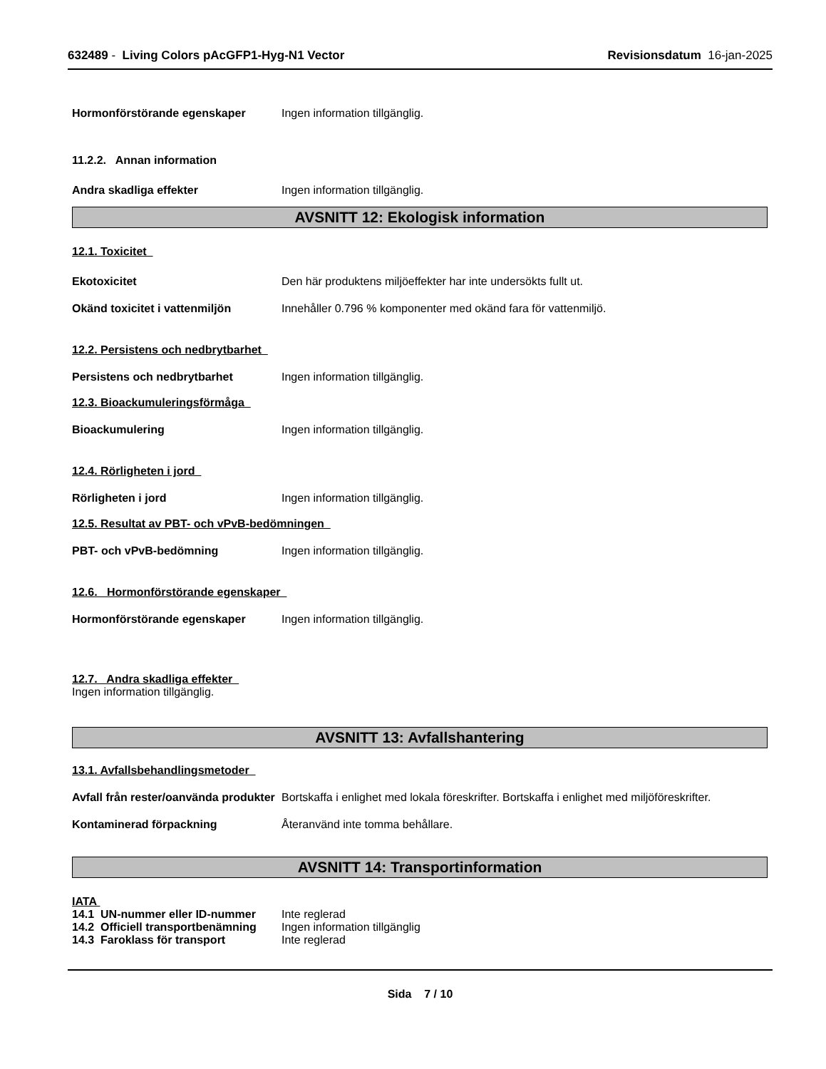632489 - Living Colors pAcGFP1-Hyg-N1 Vector Revisionsdatum 16-jan-2025
Hormonförstörande egenskaper Ingen information tillgänglig.
11.2.2. Annan information
Andra skadliga effekter Ingen information tillgänglig.
AVSNITT 12: Ekologisk information
12.1. Toxicitet
Ekotoxicitet Den här produktens miljöeffekter har inte undersökts fullt ut.
Okänd toxicitet i vattenmiljön Innehåller 0.796 % komponenter med okänd fara för vattenmiljö.
12.2. Persistens och nedbrytbarhet
Persistens och nedbrytbarhet Ingen information tillgänglig.
12.3. Bioackumuleringsförmåga
Bioackumulering Ingen information tillgänglig.
12.4. Rörligheten i jord
Rörligheten i jord Ingen information tillgänglig.
12.5. Resultat av PBT- och vPvB-bedömningen
PBT- och vPvB-bedömning Ingen information tillgänglig.
12.6. Hormonförstörande egenskaper
Hormonförstörande egenskaper Ingen information tillgänglig.
12.7. Andra skadliga effekter
Ingen information tillgänglig.
AVSNITT 13: Avfallshantering
13.1. Avfallsbehandlingsmetoder
Avfall från rester/oanvända produkter Bortskaffa i enlighet med lokala föreskrifter. Bortskaffa i enlighet med miljöföreskrifter.
Kontaminerad förpackning Återanvänd inte tomma behållare.
AVSNITT 14: Transportinformation
IATA
14.1 UN-nummer eller ID-nummer Inte reglerad
14.2 Officiell transportbenämning Ingen information tillgänglig
14.3 Faroklass för transport Inte reglerad
Sida 7 / 10